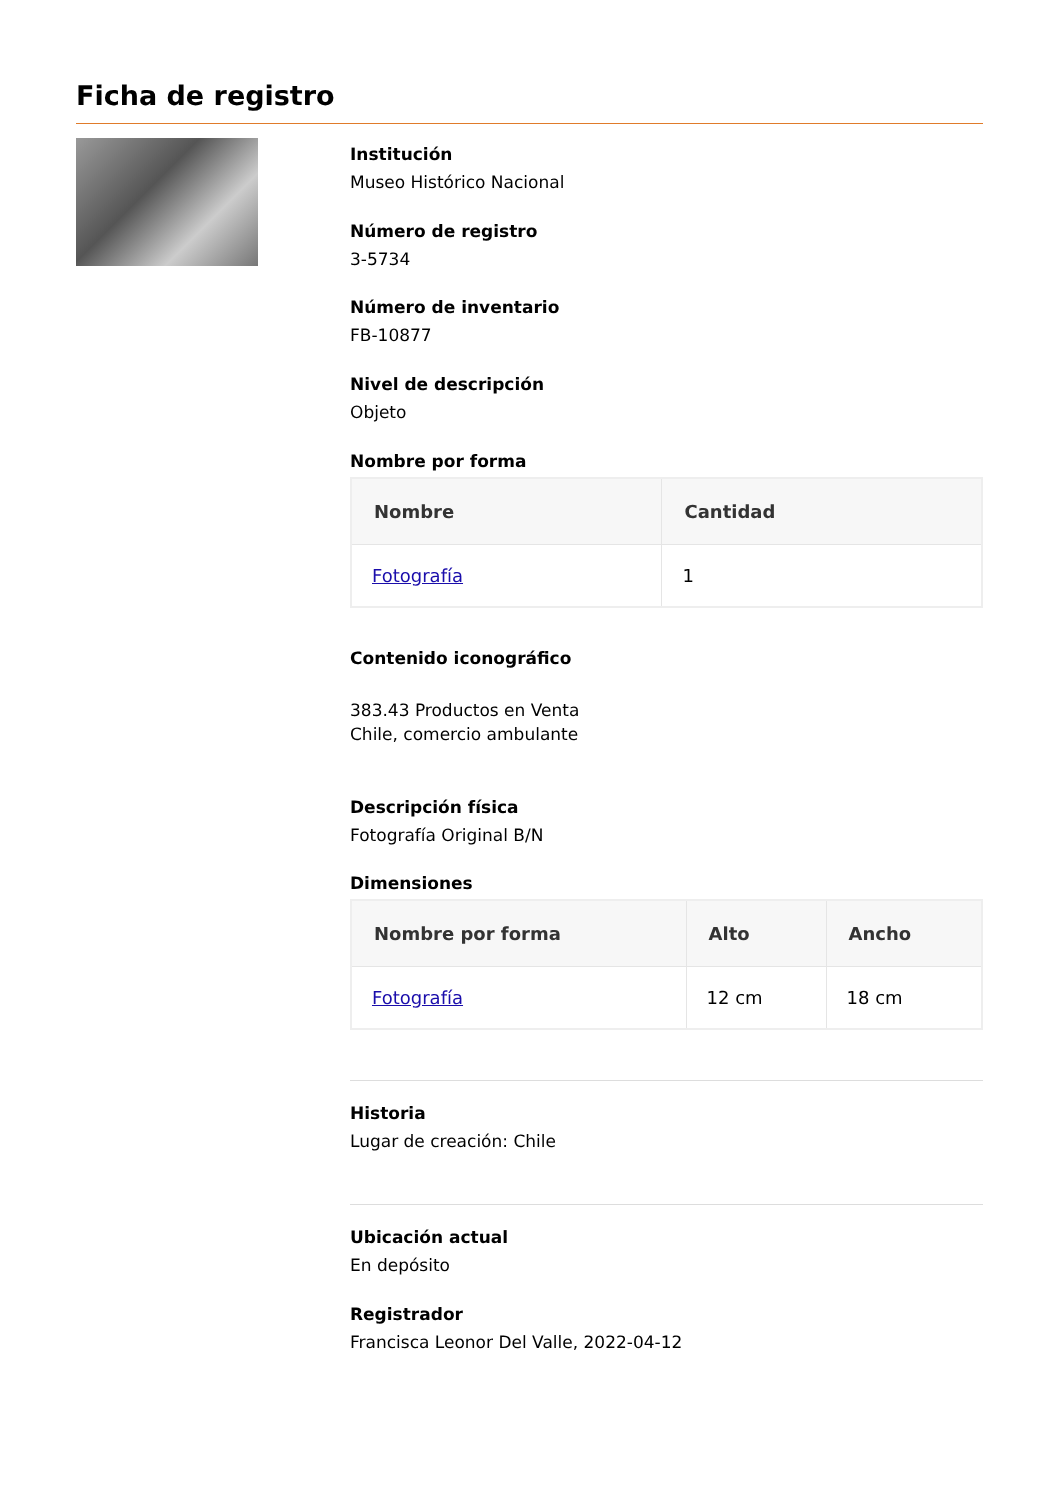Ficha de registro
Institución
Museo Histórico Nacional
Número de registro
3-5734
Número de inventario
FB-10877
Nivel de descripción
Objeto
Nombre por forma
| Nombre | Cantidad |
| --- | --- |
| Fotografía | 1 |
Contenido iconográfico
383.43 Productos en Venta
Chile, comercio ambulante
Descripción física
Fotografía Original B/N
Dimensiones
| Nombre por forma | Alto | Ancho |
| --- | --- | --- |
| Fotografía | 12 cm | 18 cm |
Historia
Lugar de creación: Chile
Ubicación actual
En depósito
Registrador
Francisca Leonor Del Valle, 2022-04-12